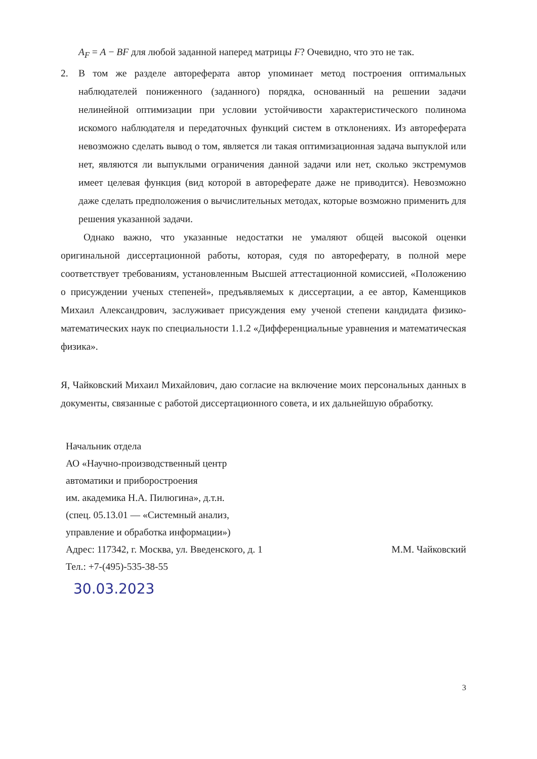A<sub>F</sub> = A − BF для любой заданной наперед матрицы F? Очевидно, что это не так.
2. В том же разделе автореферата автор упоминает метод построения оптимальных наблюдателей пониженного (заданного) порядка, основанный на решении задачи нелинейной оптимизации при условии устойчивости характеристического полинома искомого наблюдателя и передаточных функций систем в отклонениях. Из автореферата невозможно сделать вывод о том, является ли такая оптимизационная задача выпуклой или нет, являются ли выпуклыми ограничения данной задачи или нет, сколько экстремумов имеет целевая функция (вид которой в автореферате даже не приводится). Невозможно даже сделать предположения о вычислительных методах, которые возможно применить для решения указанной задачи.
Однако важно, что указанные недостатки не умаляют общей высокой оценки оригинальной диссертационной работы, которая, судя по автореферату, в полной мере соответствует требованиям, установленным Высшей аттестационной комиссией, «Положению о присуждении ученых степеней», предъявляемых к диссертации, а ее автор, Каменщиков Михаил Александрович, заслуживает присуждения ему ученой степени кандидата физико-математических наук по специальности 1.1.2 «Дифференциальные уравнения и математическая физика».
Я, Чайковский Михаил Михайлович, даю согласие на включение моих персональных данных в документы, связанные с работой диссертационного совета, и их дальнейшую обработку.
Начальник отдела
АО «Научно-производственный центр
автоматики и приборостроения
им. академика Н.А. Пилюгина», д.т.н.
(спец. 05.13.01 — «Системный анализ,
управление и обработка информации»)
Адрес: 117342, г. Москва, ул. Введенского, д. 1 М.М. Чайковский
Тел.: +7-(495)-535-38-55
30.03.2023
3